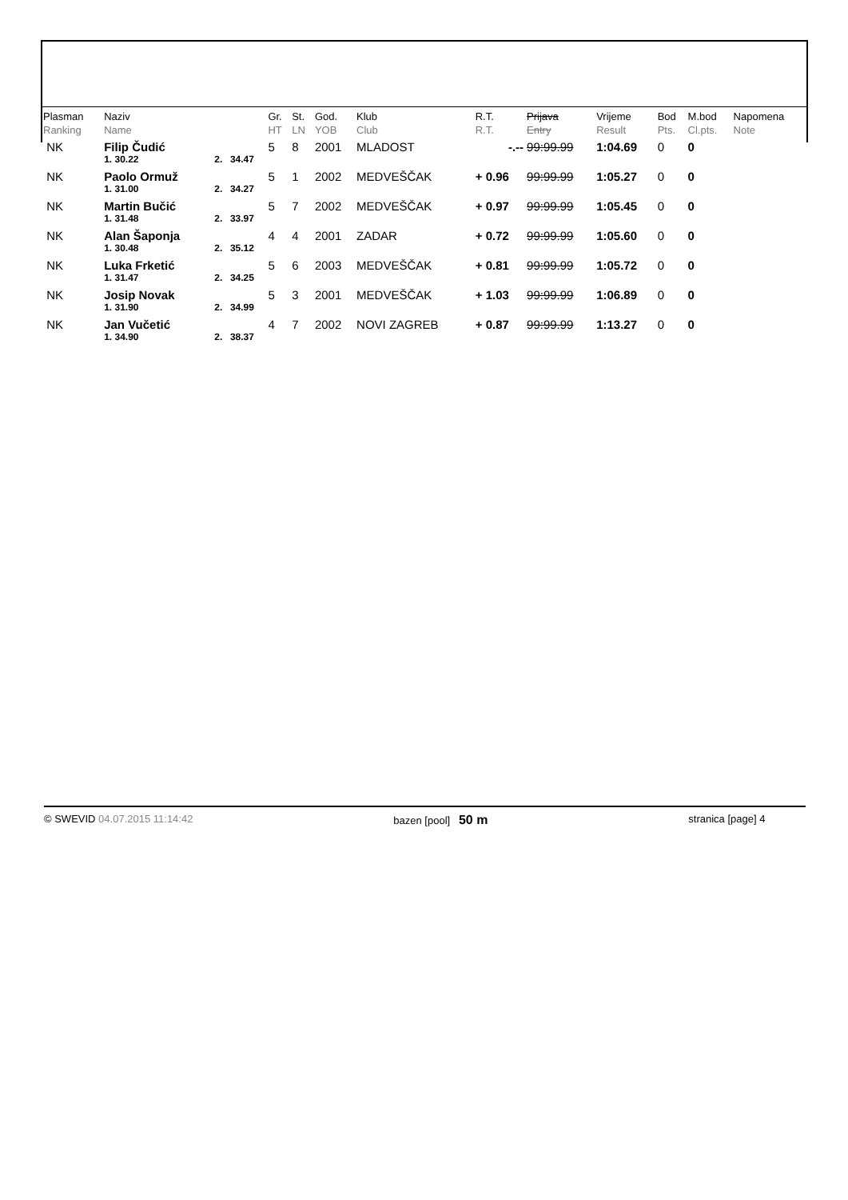| Plasman Ranking | Naziv Name | | | Gr. HT | St. LN | God. YOB | Klub Club | R.T. R.T. | Prijava Entry | Vrijeme Result | Bod Pts. | M.bod Cl.pts. | Napomena Note |
| --- | --- | --- | --- | --- | --- | --- | --- | --- | --- | --- | --- | --- | --- |
| NK | Filip Čudić | | | 5 | 8 | 2001 | MLADOST | -.-- | 99:99.99 | 1:04.69 | 0 | 0 | |
| | 1. 30.22 | 2. | 34.47 | | | | | | | | | | |
| NK | Paolo Ormuž | | | 5 | 1 | 2002 | MEDVEŠČAK | + 0.96 | 99:99.99 | 1:05.27 | 0 | 0 | |
| | 1. 31.00 | 2. | 34.27 | | | | | | | | | | |
| NK | Martin Bučić | | | 5 | 7 | 2002 | MEDVEŠČAK | + 0.97 | 99:99.99 | 1:05.45 | 0 | 0 | |
| | 1. 31.48 | 2. | 33.97 | | | | | | | | | | |
| NK | Alan Šaponja | | | 4 | 4 | 2001 | ZADAR | + 0.72 | 99:99.99 | 1:05.60 | 0 | 0 | |
| | 1. 30.48 | 2. | 35.12 | | | | | | | | | | |
| NK | Luka Frketić | | | 5 | 6 | 2003 | MEDVEŠČAK | + 0.81 | 99:99.99 | 1:05.72 | 0 | 0 | |
| | 1. 31.47 | 2. | 34.25 | | | | | | | | | | |
| NK | Josip Novak | | | 5 | 3 | 2001 | MEDVEŠČAK | + 1.03 | 99:99.99 | 1:06.89 | 0 | 0 | |
| | 1. 31.90 | 2. | 34.99 | | | | | | | | | | |
| NK | Jan Vučetić | | | 4 | 7 | 2002 | NOVI ZAGREB | + 0.87 | 99:99.99 | 1:13.27 | 0 | 0 | |
| | 1. 34.90 | 2. | 38.37 | | | | | | | | | | |
© SWEVID 04.07.2015 11:14:42 bazen [pool] 50 m stranica [page] 4